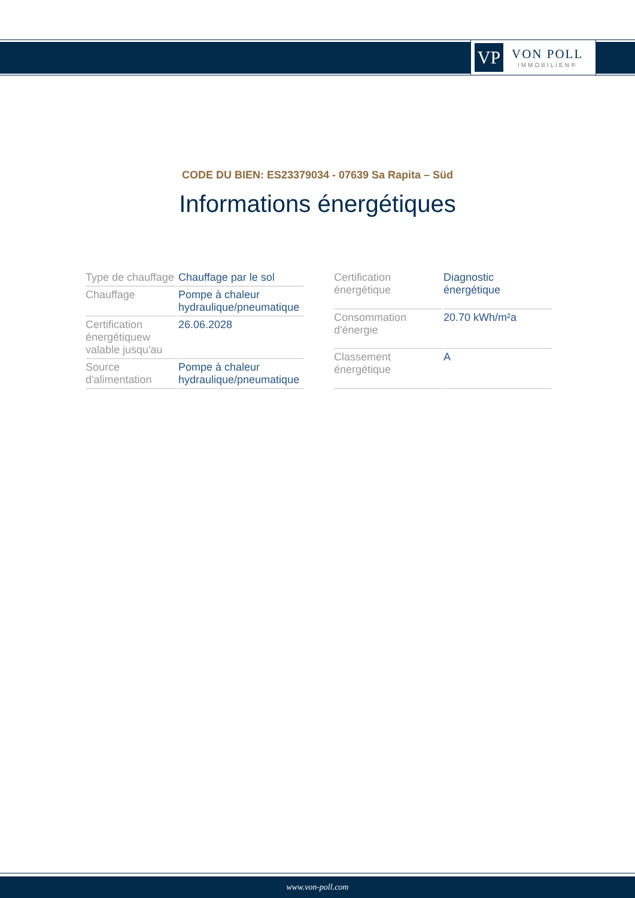VP
VON POLL
IMMOBILIEN®
CODE DU BIEN: ES23379034 - 07639 Sa Rapita – Süd
Informations énergétiques
| Type de chauffage | Chauffage par le sol |
| Chauffage | Pompe à chaleur hydraulique/pneumatique |
| Certification énergétiquew valable jusqu'au | 26.06.2028 |
| Source d'alimentation | Pompe à chaleur hydraulique/pneumatique |
| Certification énergétique | Diagnostic énergétique |
| Consommation d'énergie | 20.70 kWh/m²a |
| Classement énergétique | A |
www.von-poll.com